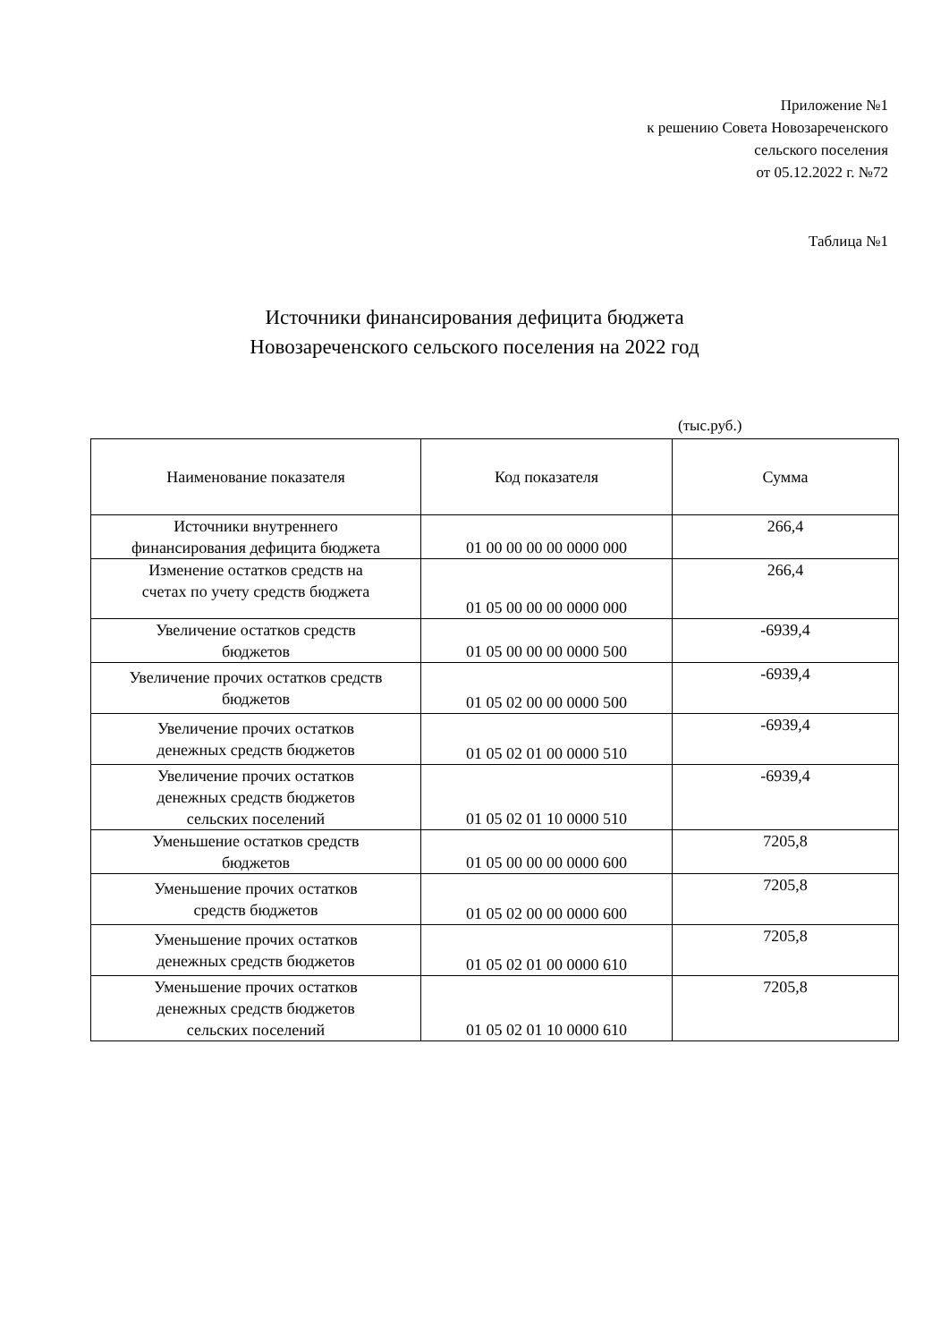Приложение №1
к решению Совета Новозареченского
сельского поселения
от 05.12.2022 г. №72
Таблица №1
Источники финансирования дефицита бюджета
Новозареченского сельского поселения на 2022 год
(тыс.руб.)
| Наименование показателя | Код показателя | Сумма |
| --- | --- | --- |
| Источники внутреннего финансирования дефицита бюджета | 01 00 00 00 00 0000 000 | 266,4 |
| Изменение остатков средств на счетах по учету средств бюджета | 01 05 00 00 00 0000 000 | 266,4 |
| Увеличение остатков средств бюджетов | 01 05 00 00 00 0000 500 | -6939,4 |
| Увеличение прочих остатков средств бюджетов | 01 05 02 00 00 0000 500 | -6939,4 |
| Увеличение прочих остатков денежных средств бюджетов | 01 05 02 01 00 0000 510 | -6939,4 |
| Увеличение прочих остатков денежных средств бюджетов сельских поселений | 01 05 02 01 10 0000 510 | -6939,4 |
| Уменьшение остатков средств бюджетов | 01 05 00 00 00 0000 600 | 7205,8 |
| Уменьшение прочих остатков средств бюджетов | 01 05 02 00 00 0000 600 | 7205,8 |
| Уменьшение прочих остатков денежных средств бюджетов | 01 05 02 01 00 0000 610 | 7205,8 |
| Уменьшение прочих остатков денежных средств бюджетов сельских поселений | 01 05 02 01 10 0000 610 | 7205,8 |